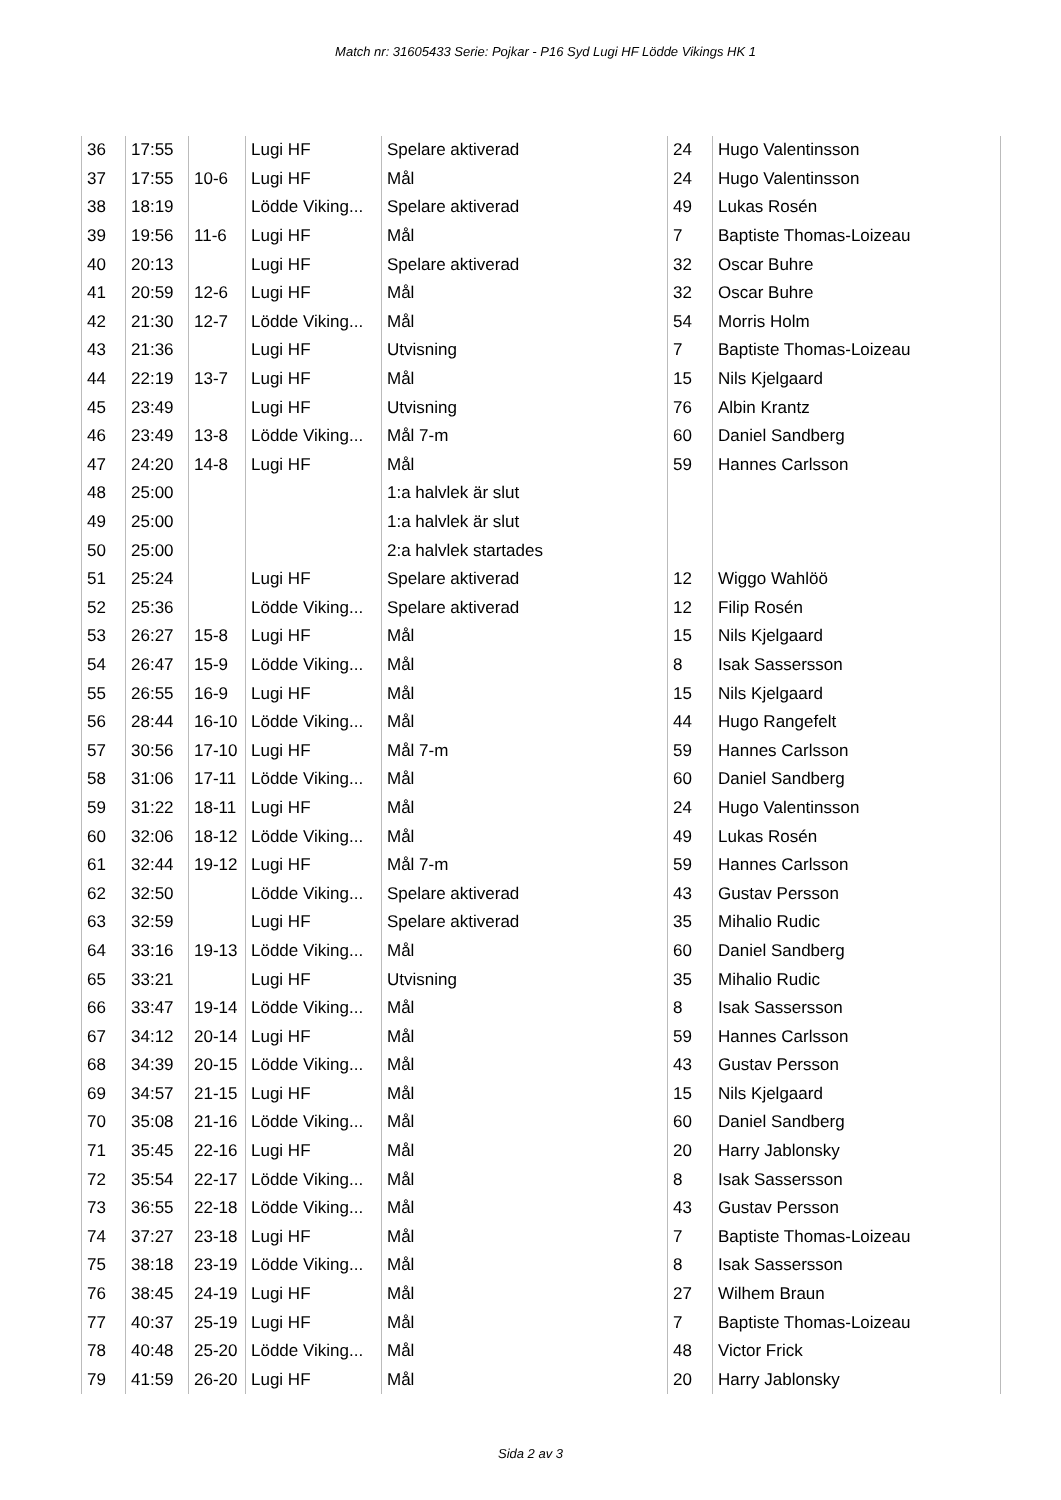Match nr: 31605433 Serie: Pojkar - P16 Syd Lugi HF Lödde Vikings HK 1
| 36 | 17:55 | | Lugi HF | Spelare aktiverad | 24 | Hugo Valentinsson |
| 37 | 17:55 | 10-6 | Lugi HF | Mål | 24 | Hugo Valentinsson |
| 38 | 18:19 | | Lödde Viking... | Spelare aktiverad | 49 | Lukas Rosén |
| 39 | 19:56 | 11-6 | Lugi HF | Mål | 7 | Baptiste Thomas-Loizeau |
| 40 | 20:13 | | Lugi HF | Spelare aktiverad | 32 | Oscar Buhre |
| 41 | 20:59 | 12-6 | Lugi HF | Mål | 32 | Oscar Buhre |
| 42 | 21:30 | 12-7 | Lödde Viking... | Mål | 54 | Morris Holm |
| 43 | 21:36 | | Lugi HF | Utvisning | 7 | Baptiste Thomas-Loizeau |
| 44 | 22:19 | 13-7 | Lugi HF | Mål | 15 | Nils Kjelgaard |
| 45 | 23:49 | | Lugi HF | Utvisning | 76 | Albin Krantz |
| 46 | 23:49 | 13-8 | Lödde Viking... | Mål 7-m | 60 | Daniel Sandberg |
| 47 | 24:20 | 14-8 | Lugi HF | Mål | 59 | Hannes Carlsson |
| 48 | 25:00 | | | 1:a halvlek är slut | | |
| 49 | 25:00 | | | 1:a halvlek är slut | | |
| 50 | 25:00 | | | 2:a halvlek startades | | |
| 51 | 25:24 | | Lugi HF | Spelare aktiverad | 12 | Wiggo Wahlöö |
| 52 | 25:36 | | Lödde Viking... | Spelare aktiverad | 12 | Filip Rosén |
| 53 | 26:27 | 15-8 | Lugi HF | Mål | 15 | Nils Kjelgaard |
| 54 | 26:47 | 15-9 | Lödde Viking... | Mål | 8 | Isak Sassersson |
| 55 | 26:55 | 16-9 | Lugi HF | Mål | 15 | Nils Kjelgaard |
| 56 | 28:44 | 16-10 | Lödde Viking... | Mål | 44 | Hugo Rangefelt |
| 57 | 30:56 | 17-10 | Lugi HF | Mål 7-m | 59 | Hannes Carlsson |
| 58 | 31:06 | 17-11 | Lödde Viking... | Mål | 60 | Daniel Sandberg |
| 59 | 31:22 | 18-11 | Lugi HF | Mål | 24 | Hugo Valentinsson |
| 60 | 32:06 | 18-12 | Lödde Viking... | Mål | 49 | Lukas Rosén |
| 61 | 32:44 | 19-12 | Lugi HF | Mål 7-m | 59 | Hannes Carlsson |
| 62 | 32:50 | | Lödde Viking... | Spelare aktiverad | 43 | Gustav Persson |
| 63 | 32:59 | | Lugi HF | Spelare aktiverad | 35 | Mihalio Rudic |
| 64 | 33:16 | 19-13 | Lödde Viking... | Mål | 60 | Daniel Sandberg |
| 65 | 33:21 | | Lugi HF | Utvisning | 35 | Mihalio Rudic |
| 66 | 33:47 | 19-14 | Lödde Viking... | Mål | 8 | Isak Sassersson |
| 67 | 34:12 | 20-14 | Lugi HF | Mål | 59 | Hannes Carlsson |
| 68 | 34:39 | 20-15 | Lödde Viking... | Mål | 43 | Gustav Persson |
| 69 | 34:57 | 21-15 | Lugi HF | Mål | 15 | Nils Kjelgaard |
| 70 | 35:08 | 21-16 | Lödde Viking... | Mål | 60 | Daniel Sandberg |
| 71 | 35:45 | 22-16 | Lugi HF | Mål | 20 | Harry Jablonsky |
| 72 | 35:54 | 22-17 | Lödde Viking... | Mål | 8 | Isak Sassersson |
| 73 | 36:55 | 22-18 | Lödde Viking... | Mål | 43 | Gustav Persson |
| 74 | 37:27 | 23-18 | Lugi HF | Mål | 7 | Baptiste Thomas-Loizeau |
| 75 | 38:18 | 23-19 | Lödde Viking... | Mål | 8 | Isak Sassersson |
| 76 | 38:45 | 24-19 | Lugi HF | Mål | 27 | Wilhem Braun |
| 77 | 40:37 | 25-19 | Lugi HF | Mål | 7 | Baptiste Thomas-Loizeau |
| 78 | 40:48 | 25-20 | Lödde Viking... | Mål | 48 | Victor Frick |
| 79 | 41:59 | 26-20 | Lugi HF | Mål | 20 | Harry Jablonsky |
Sida 2 av 3